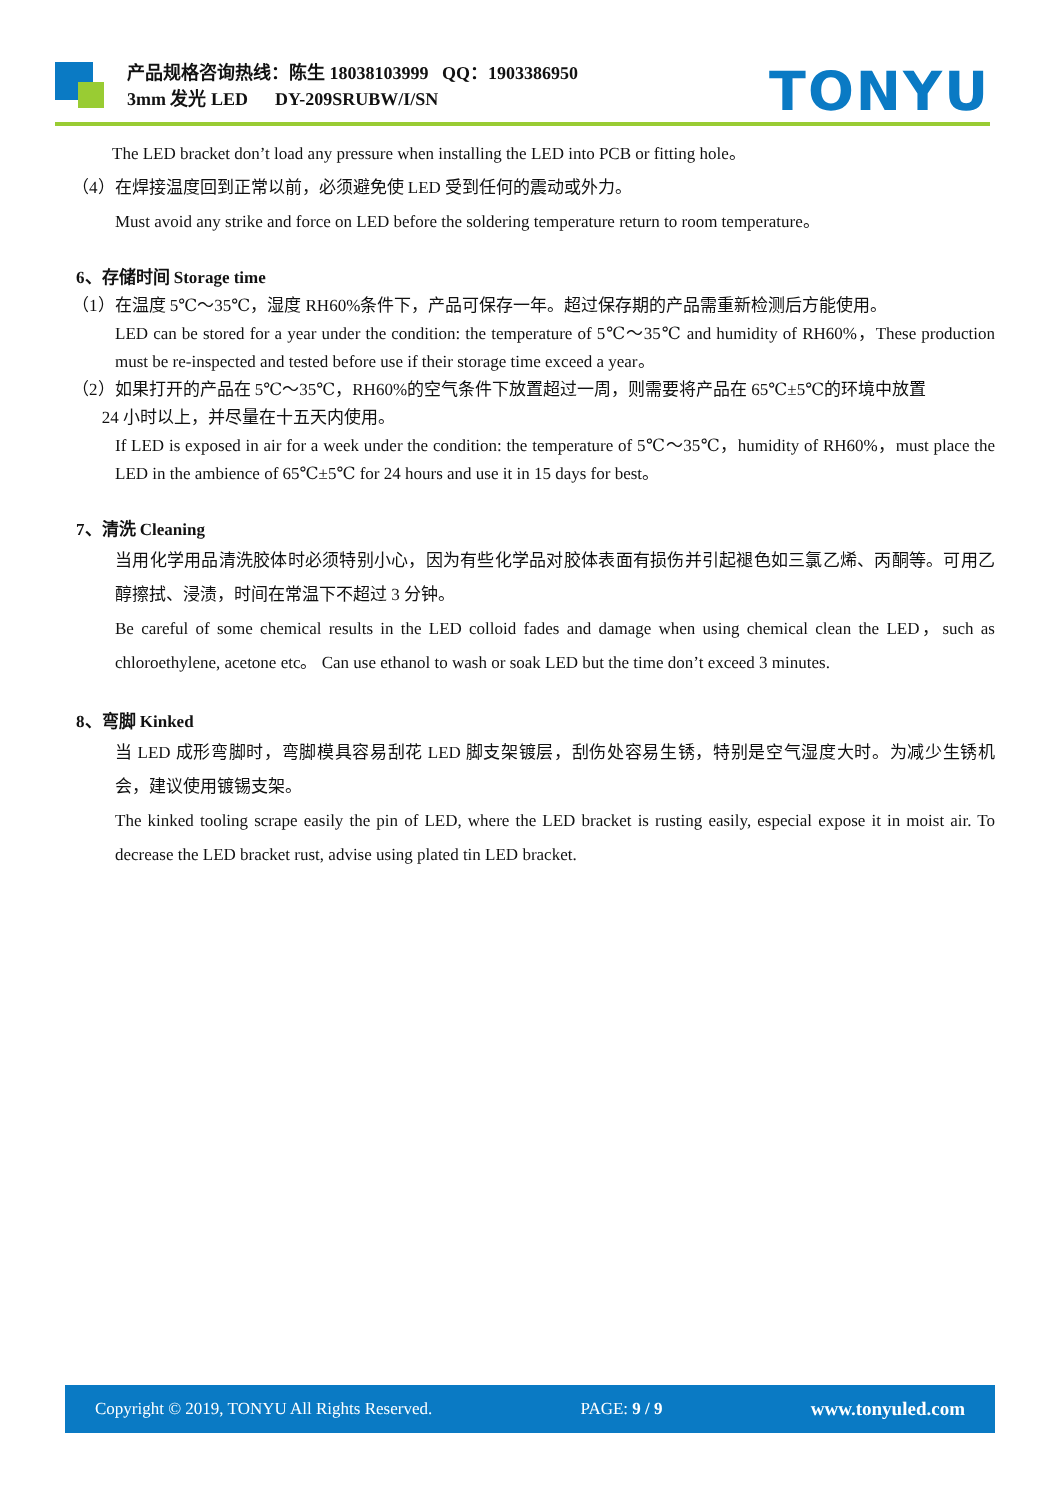产品规格咨询热线：陈生 18038103999 QQ：1903386950
3mm 发光 LED DY-209SRUBW/I/SN
TONYU
The LED bracket don’t load any pressure when installing the LED into PCB or fitting hole。
（4）在焊接温度回到正常以前，必须避免使 LED 受到任何的震动或外力。
Must avoid any strike and force on LED before the soldering temperature return to room temperature。
6、存储时间 Storage time
（1）在温度 5℃～35℃，湿度 RH60%条件下，产品可保存一年。超过保存期的产品需重新检测后方能使用。
LED can be stored for a year under the condition: the temperature of 5℃～35℃ and humidity of RH60%，These production must be re-inspected and tested before use if their storage time exceed a year。
（2）如果打开的产品在 5℃～35℃，RH60%的空气条件下放置超过一周，则需要将产品在 65℃±5℃的环境中放置
24 小时以上，并尽量在十五天内使用。
If LED is exposed in air for a week under the condition: the temperature of 5℃～35℃，humidity of RH60%，must place the LED in the ambience of 65℃±5℃ for 24 hours and use it in 15 days for best。
7、清洗 Cleaning
当用化学用品清洗胶体时必须特别小心，因为有些化学品对胶体表面有损伤并引起褪色如三氯乙烯、丙酮等。可用乙醇擦拭、浸渍，时间在常温下不超过 3 分钟。
Be careful of some chemical results in the LED colloid fades and damage when using chemical clean the LED，such as chloroethylene, acetone etc。 Can use ethanol to wash or soak LED but the time don’t exceed 3 minutes.
8、弯脚 Kinked
当 LED 成形弯脚时，弯脚模具容易刮花 LED 脚支架镀层，刮伤处容易生锈，特别是空气湿度大时。为减少生锈机会，建议使用镀锡支架。
The kinked tooling scrape easily the pin of LED, where the LED bracket is rusting easily, especial expose it in moist air. To decrease the LED bracket rust, advise using plated tin LED bracket.
Copyright © 2019, TONYU All Rights Reserved. PAGE: 9 / 9 www.tonyuled.com